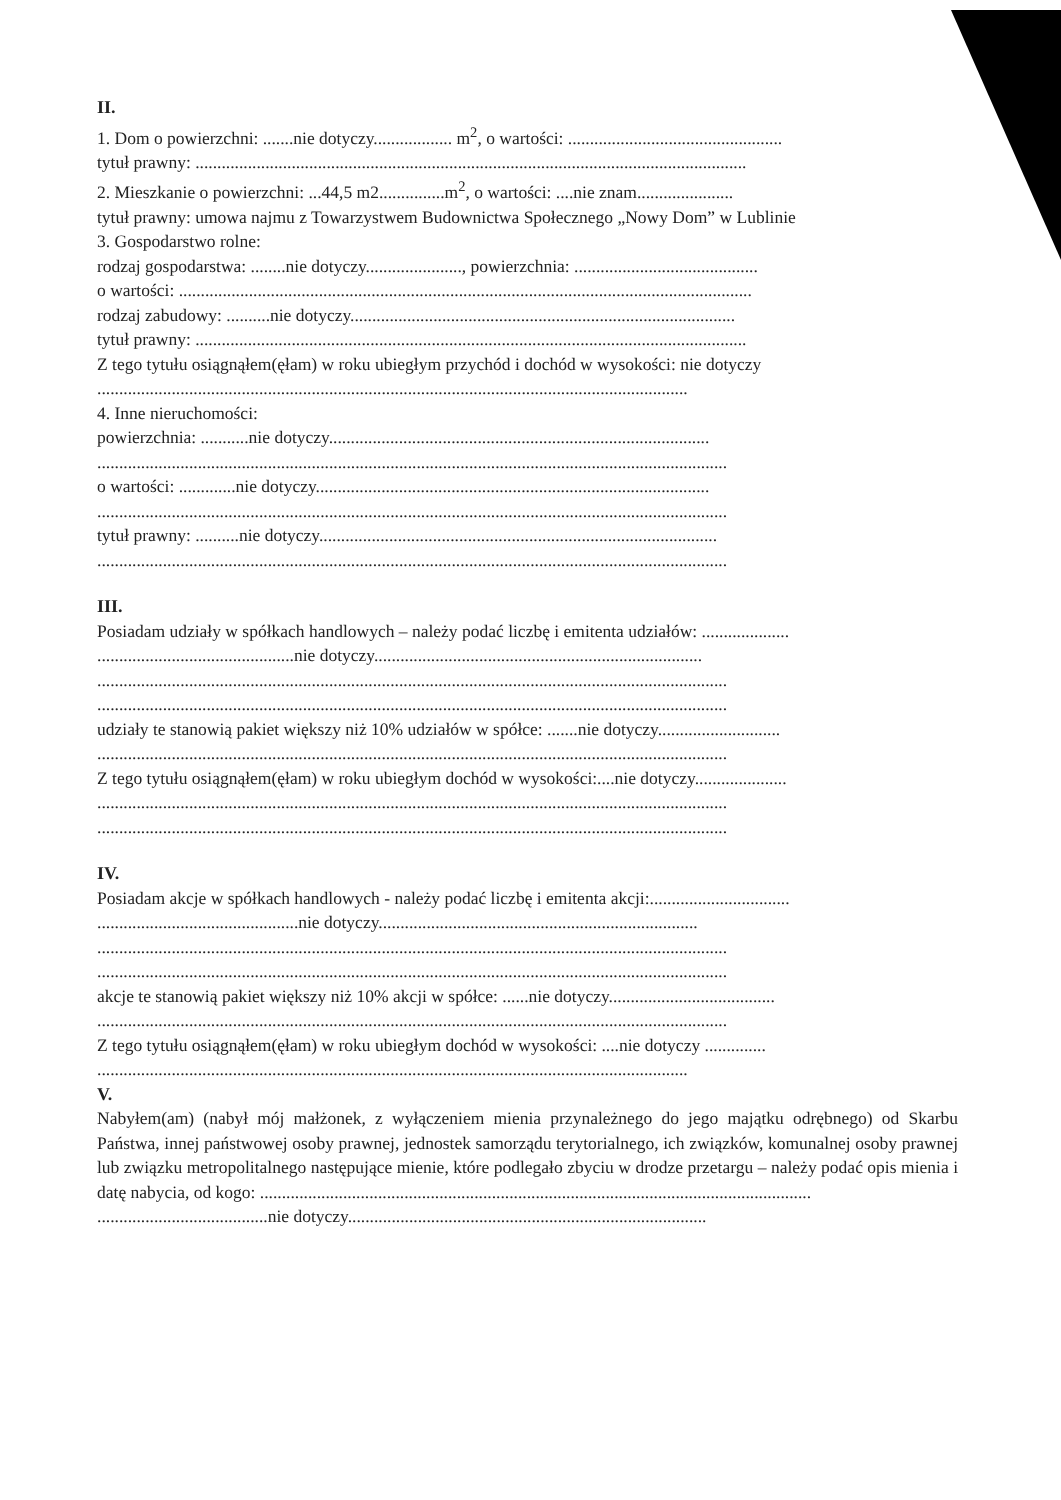II.
1. Dom o powierzchni: .......nie dotyczy.................. m<sup>2</sup>, o wartości: .................................................
tytuł prawny: ..............................................................................................................................
2. Mieszkanie o powierzchni: ...44,5 m2...............m<sup>2</sup>, o wartości: ....nie znam......................
tytuł prawny: umowa najmu z Towarzystwem Budownictwa Społecznego „Nowy Dom” w Lublinie
3. Gospodarstwo rolne:
rodzaj gospodarstwa: ........nie dotyczy......................, powierzchnia: ..........................................
o wartości: ...................................................................................................................................
rodzaj zabudowy: ..........nie dotyczy........................................................................................
tytuł prawny: ..............................................................................................................................
Z tego tytułu osiągnąłem(ęłam) w roku ubiegłym przychód i dochód w wysokości: nie dotyczy
.......................................................................................................................................
4. Inne nieruchomości:
powierzchnia: ...........nie dotyczy.......................................................................................
................................................................................................................................................
o wartości: .............nie dotyczy..........................................................................................
................................................................................................................................................
tytuł prawny: ..........nie dotyczy...........................................................................................
................................................................................................................................................
III.
Posiadam udziały w spółkach handlowych – należy podać liczbę i emitenta udziałów: ....................
.............................................nie dotyczy...........................................................................
................................................................................................................................................
................................................................................................................................................
udziały te stanowią pakiet większy niż 10% udziałów w spółce: .......nie dotyczy............................
................................................................................................................................................
Z tego tytułu osiągnąłem(ęłam) w roku ubiegłym dochód w wysokości:....nie dotyczy.....................
................................................................................................................................................
................................................................................................................................................
IV.
Posiadam akcje w spółkach handlowych - należy podać liczbę i emitenta akcji:................................
..............................................nie dotyczy.........................................................................
................................................................................................................................................
................................................................................................................................................
akcje te stanowią pakiet większy niż 10% akcji w spółce: ......nie dotyczy......................................
................................................................................................................................................
Z tego tytułu osiągnąłem(ęłam) w roku ubiegłym dochód w wysokości: ....nie dotyczy ..............
.......................................................................................................................................
V.
Nabyłem(am) (nabył mój małżonek, z wyłączeniem mienia przynależnego do jego majątku odrębnego) od Skarbu Państwa, innej państwowej osoby prawnej, jednostek samorządu terytorialnego, ich związków, komunalnej osoby prawnej lub związku metropolitalnego następujące mienie, które podlegało zbyciu w drodze przetargu – należy podać opis mienia i datę nabycia, od kogo: ..............................................................................................................................
.......................................nie dotyczy..................................................................................